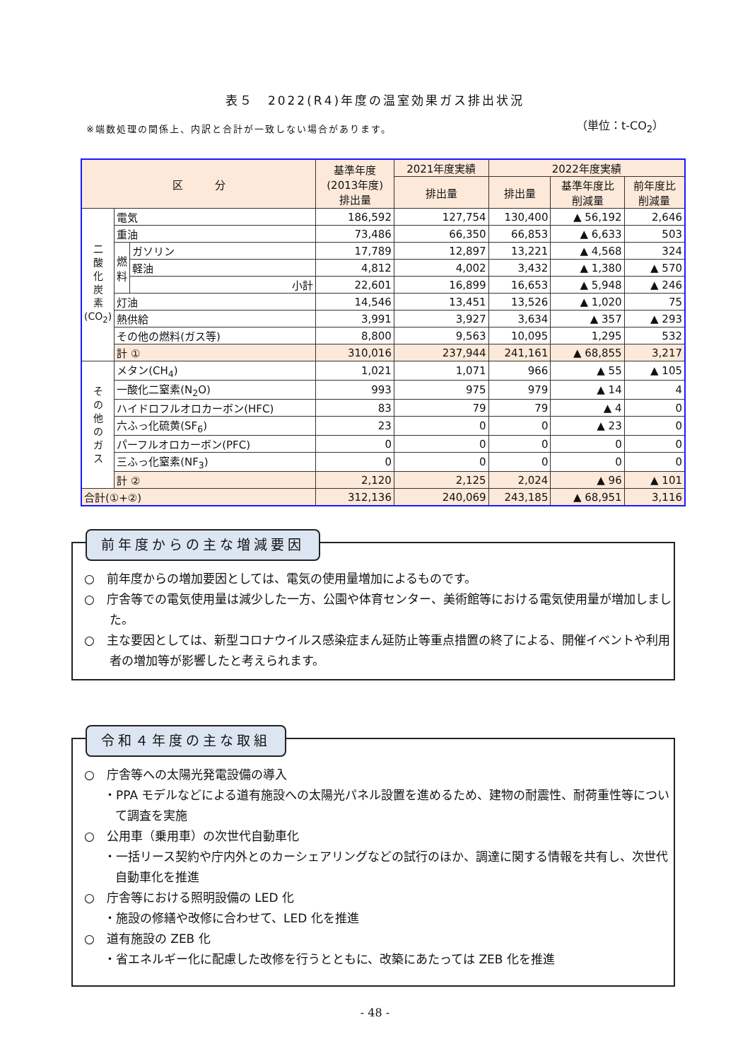表５　2022(R4)年度の温室効果ガス排出状況
※端数処理の関係上、内訳と合計が一致しない場合があります。
（単位：t-CO<sub>2</sub>）
| 区 分 | | | 基準年度 (2013年度) 排出量 | 2021年度実績 | 2022年度実績 | | |
| --- | --- | --- | --- | --- | --- | --- | --- |
| | | | | 排出量 | 排出量 | 基準年度比 削減量 | 前年度比 削減量 |
| 二 酸 化 炭 素 (CO<sub>2</sub>) | 電気 | | 186,592 | 127,754 | 130,400 | ▲ 56,192 | 2,646 |
| | 重油 | | 73,486 | 66,350 | 66,853 | ▲ 6,633 | 503 |
| | 燃 料 | ガソリン | 17,789 | 12,897 | 13,221 | ▲ 4,568 | 324 |
| | | 軽油 | 4,812 | 4,002 | 3,432 | ▲ 1,380 | ▲ 570 |
| | | 小計 | 22,601 | 16,899 | 16,653 | ▲ 5,948 | ▲ 246 |
| | 灯油 | | 14,546 | 13,451 | 13,526 | ▲ 1,020 | 75 |
| | 熱供給 | | 3,991 | 3,927 | 3,634 | ▲ 357 | ▲ 293 |
| | その他の燃料(ガス等) | | 8,800 | 9,563 | 10,095 | 1,295 | 532 |
| | 計 ① | | 310,016 | 237,944 | 241,161 | ▲ 68,855 | 3,217 |
| そ の 他 の ガ ス | メタン(CH<sub>4</sub>) | | 1,021 | 1,071 | 966 | ▲ 55 | ▲ 105 |
| | 一酸化二窒素(N<sub>2</sub>O) | | 993 | 975 | 979 | ▲ 14 | 4 |
| | ハイドロフルオロカーボン(HFC) | | 83 | 79 | 79 | ▲ 4 | 0 |
| | 六ふっ化硫黄(SF<sub>6</sub>) | | 23 | 0 | 0 | ▲ 23 | 0 |
| | パーフルオロカーボン(PFC) | | 0 | 0 | 0 | 0 | 0 |
| | 三ふっ化窒素(NF<sub>3</sub>) | | 0 | 0 | 0 | 0 | 0 |
| | 計 ② | | 2,120 | 2,125 | 2,024 | ▲ 96 | ▲ 101 |
| 合計(①+②) | | | 312,136 | 240,069 | 243,185 | ▲ 68,951 | 3,116 |
前年度からの主な増減要因
○　前年度からの増加要因としては、電気の使用量増加によるものです。
○　庁舎等での電気使用量は減少した一方、公園や体育センター、美術館等における電気使用量が増加しました。
○　主な要因としては、新型コロナウイルス感染症まん延防止等重点措置の終了による、開催イベントや利用者の増加等が影響したと考えられます。
令和４年度の主な取組
○　庁舎等への太陽光発電設備の導入
・PPA モデルなどによる道有施設への太陽光パネル設置を進めるため、建物の耐震性、耐荷重性等について調査を実施
○　公用車（乗用車）の次世代自動車化
・一括リース契約や庁内外とのカーシェアリングなどの試行のほか、調達に関する情報を共有し、次世代自動車化を推進
○　庁舎等における照明設備の LED 化
・施設の修繕や改修に合わせて、LED 化を推進
○　道有施設の ZEB 化
・省エネルギー化に配慮した改修を行うとともに、改築にあたっては ZEB 化を推進
- 48 -